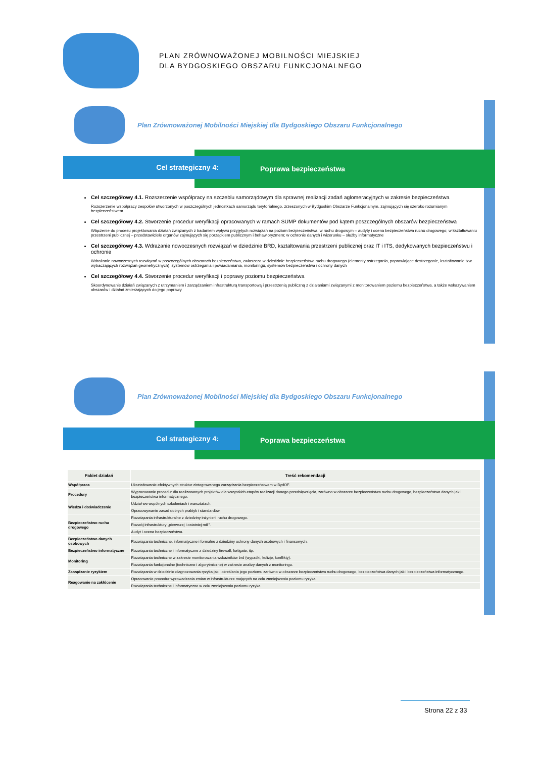PLAN ZRÓWNOWAŻONEJ MOBILNOŚCI MIEJSKIEJ
DLA BYDGOSKIEGO OBSZARU FUNKCJONALNEGO
Plan Zrównoważonej Mobilności Miejskiej dla Bydgoskiego Obszaru Funkcjonalnego
Cel strategiczny 4:
Poprawa bezpieczeństwa
Cel szczegółowy 4.1. Rozszerzenie współpracy na szczeblu samorządowym dla sprawnej realizacji zadań aglomeracyjnych w zakresie bezpieczeństwa
Rozszerzenie współpracy zespołów utworzonych w poszczególnych jednostkach samorządu terytorialnego, zrzeszonych w Bydgoskim Obszarze Funkcjonalnym, zajmujących się szeroko rozumianym bezpieczeństwem
Cel szczegółowy 4.2. Stworzenie procedur weryfikacji opracowanych w ramach SUMP dokumentów pod kątem poszczególnych obszarów bezpieczeństwa
Włączenie do procesu projektowania działań związanych z badaniem wpływu przyjętych rozwiązań na poziom bezpieczeństwa: w ruchu drogowym – audyty i ocena bezpieczeństwa ruchu drogowego; w kształtowaniu przestrzeni publicznej – przedstawiciele organów zajmujących się porządkiem publicznym i behawioryzmem; w ochronie danych i wizerunku – służby informatyczne
Cel szczegółowy 4.3. Wdrażanie nowoczesnych rozwiązań w dziedzinie BRD, kształtowania przestrzeni publicznej oraz IT i ITS, dedykowanych bezpieczeństwu i ochronie
Wdrażanie nowoczesnych rozwiązań w poszczególnych obszarach bezpieczeństwa, zwłaszcza w dziedzinie bezpieczeństwa ruchu drogowego (elementy ostrzegania, poprawiające dostrzeganie, kształtowanie tzw. wybaczających rozwiązań geometrycznych), systemów ostrzegania i powiadamiania, monitoringu, systemów bezpieczeństwa i ochrony danych
Cel szczegółowy 4.4. Stworzenie procedur weryfikacji i poprawy poziomu bezpieczeństwa
Skoordynowanie działań związanych z utrzymaniem i zarządzaniem infrastrukturą transportową i przestrzenią publiczną z działaniami związanymi z monitorowaniem poziomu bezpieczeństwa, a także wskazywaniem obszarów i działań zmierzających do jego poprawy
Plan Zrównoważonej Mobilności Miejskiej dla Bydgoskiego Obszaru Funkcjonalnego
Cel strategiczny 4:
Poprawa bezpieczeństwa
| Pakiet działań | Treść rekomendacji |
| --- | --- |
| Współpraca | Ukształtowanie efektywnych struktur zintegrowanego zarządzania bezpieczeństwem w BydOF. |
| Procedury | Wypracowanie procedur dla realizowanych projektów dla wszystkich etapów realizacji danego przedsięwzięcia, zarówno w obszarze bezpieczeństwa ruchu drogowego, bezpieczeństwa danych jak i bezpieczeństwa informatycznego. |
| Wiedza i doświadczenie | Udział we wspólnych szkoleniach i warsztatach. |
| | Opracowywanie zasad dobrych praktyk i standardów. |
| Bezpieczeństwo ruchu drogowego | Rozwiązania infrastrukturalne z dziedziny inżynierii ruchu drogowego. |
| | Rozwój infrastruktury „pierwszej i ostatniej mili”. |
| | Audyt i ocena bezpieczeństwa. |
| Bezpieczeństwo danych osobowych | Rozwiązania techniczne, informatyczne i formalne z dziedziny ochrony danych osobowych i finansowych. |
| Bezpieczeństwo informatyczne | Rozwiązania techniczne i informatyczne z dziedziny firewall, fortigate, itp. |
| Monitoring | Rozwiązania techniczne w zakresie monitorowania wskaźników brd (wypadki, kolizje, konflikty). |
| | Rozwiązania funkcjonalne (techniczne i algorytmiczne) w zakresie analizy danych z monitoringu. |
| Zarządzanie ryzykiem | Rozwiązania w dziedzinie diagnozowania ryzyka jak i określania jego poziomu zarówno w obszarze bezpieczeństwa ruchu drogowego, bezpieczeństwa danych jak i bezpieczeństwa informatycznego. |
| Reagowanie na zakłócenie | Opracowanie procedur wprowadzania zmian w infrastrukturze mających na celu zmniejszenia poziomu ryzyka. |
| | Rozwiązania techniczne i informatyczne w celu zmniejszenia poziomu ryzyka. |
Strona 22 z 33